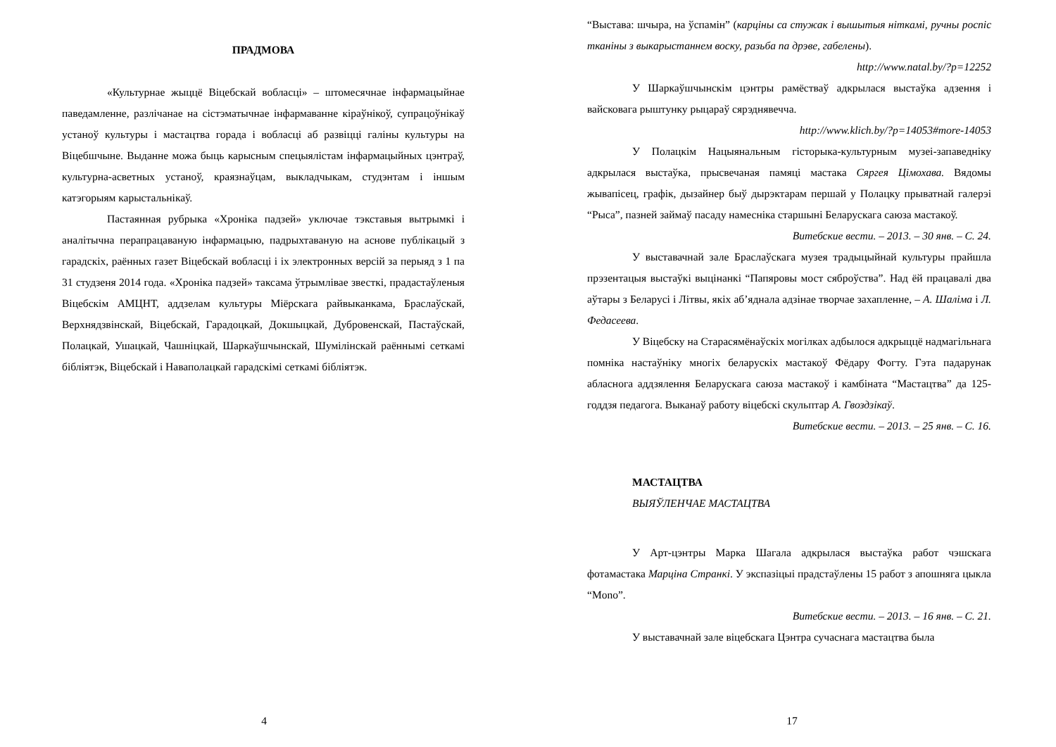ПРАДМОВА
«Культурнае жыццё Віцебскай вобласці» – штомесячнае інфармацыйнае паведамленне, разлічанае на сістэматычнае інфармаванне кіраўнікоў, супрацоўнікаў устаноў культуры і мастацтва горада і вобласці аб развіцці галіны культуры на Віцебшчыне. Выданне можа быць карысным спецыялістам інфармацыйных цэнтраў, культурна-асветных устаноў, краязнаўцам, выкладчыкам, студэнтам і іншым катэгорыям карыстальнікаў.
Пастаянная рубрыка «Хроніка падзей» уключае тэкставыя вытрымкі і аналітычна перапрацаваную інфармацыю, падрыхтаваную на аснове публікацый з гарадскіх, раённых газет Віцебскай вобласці і іх электронных версій за перыяд з 1 па 31 студзеня 2014 года. «Хроніка падзей» таксама ўтрымлівае звесткі, прадастаўленыя Віцебскім АМЦНТ, аддзелам культуры Міёрскага райвыканкама, Браслаўскай, Верхнядзвінскай, Віцебскай, Гарадоцкай, Докшыцкай, Дубровенскай, Пастаўскай, Полацкай, Ушацкай, Чашніцкай, Шаркаўшчынскай, Шумілінскай раённымі сеткамі бібліятэк, Віцебскай і Наваполацкай гарадскімі сеткамі бібліятэк.
4
“Выстава: шчыра, на ўспамін” (карціны са стужак і вышытыя ніткамі, ручны роспіс тканіны з выкарыстаннем воску, разьба па дрэве, габелены).
http://www.natal.by/?p=12252
У Шаркаўшчынскім цэнтры рамёстваў адкрылася выстаўка адзення і вайсковага рыштунку рыцараў сярэднявечча.
http://www.klich.by/?p=14053#more-14053
У Полацкім Нацыянальным гісторыка-культурным музеі-запаведніку адкрылася выстаўка, прысвечаная памяці мастака Сяргея Цімохава. Вядомы жывапісец, графік, дызайнер быў дырэктарам першай у Полацку прыватнай галерэі “Рыса”, пазней займаў пасаду намесніка старшыні Беларускага саюза мастакоў.
Витебские вести. – 2013. – 30 янв. – С. 24.
У выставачнай зале Браслаўскага музея традыцыйнай культуры прайшла прэзентацыя выстаўкі выцінанкі “Папяровы мост сяброўства”. Над ёй працавалі два аўтары з Беларусі і Літвы, якіх аб’яднала адзінае творчае захапленне, – А. Шаліма і Л. Федасеева.
У Віцебску на Старасямёнаўскіх могілках адбылося адкрыццё надмагільнага помніка настаўніку многіх беларускіх мастакоў Фёдару Фогту. Гэта падарунак абласнога аддзялення Беларускага саюза мастакоў і камбіната “Мастацтва” да 125-годдзя педагога. Выканаў работу віцебскі скульптар А. Гвоздзікаў.
Витебские вести. – 2013. – 25 янв. – С. 16.
МАСТАЦТВА
ВЫЯЎЛЕНЧАЕ МАСТАЦТВА
У Арт-цэнтры Марка Шагала адкрылася выстаўка работ чэшскага фотамастака Марціна Странкі. У экспазіцыі прадстаўлены 15 работ з апошняга цыкла “Mono”.
Витебские вести. – 2013. – 16 янв. – С. 21.
У выставачнай зале віцебскага Цэнтра сучаснага мастацтва была
17